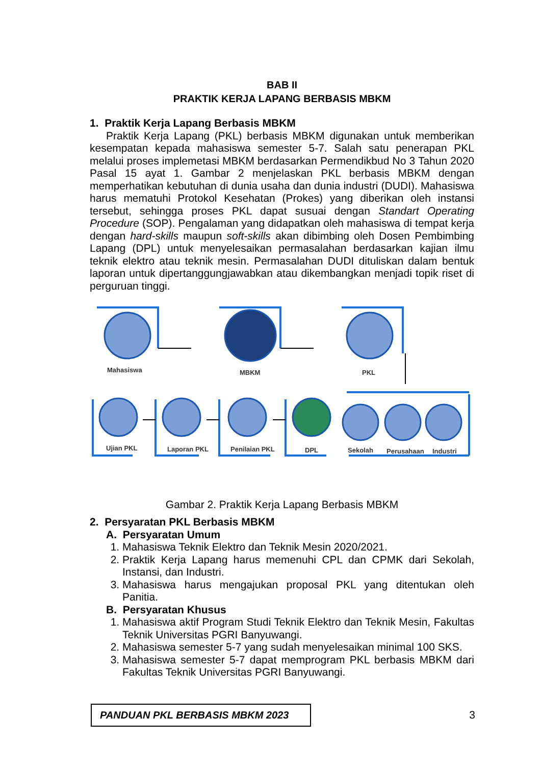BAB II
PRAKTIK KERJA LAPANG BERBASIS MBKM
1. Praktik Kerja Lapang Berbasis MBKM
Praktik Kerja Lapang (PKL) berbasis MBKM digunakan untuk memberikan kesempatan kepada mahasiswa semester 5-7. Salah satu penerapan PKL melalui proses implemetasi MBKM berdasarkan Permendikbud No 3 Tahun 2020 Pasal 15 ayat 1. Gambar 2 menjelaskan PKL berbasis MBKM dengan memperhatikan kebutuhan di dunia usaha dan dunia industri (DUDI). Mahasiswa harus mematuhi Protokol Kesehatan (Prokes) yang diberikan oleh instansi tersebut, sehingga proses PKL dapat susuai dengan Standart Operating Procedure (SOP). Pengalaman yang didapatkan oleh mahasiswa di tempat kerja dengan hard-skills maupun soft-skills akan dibimbing oleh Dosen Pembimbing Lapang (DPL) untuk menyelesaikan permasalahan berdasarkan kajian ilmu teknik elektro atau teknik mesin. Permasalahan DUDI dituliskan dalam bentuk laporan untuk dipertanggungjawabkan atau dikembangkan menjadi topik riset di perguruan tinggi.
Mahasiswa
MBKM
PKL
Ujian PKL
Laporan PKL
Penilaian PKL
DPL
Sekolah
Perusahaan
Industri
Gambar 2. Praktik Kerja Lapang Berbasis MBKM
2. Persyaratan PKL Berbasis MBKM
A. Persyaratan Umum
1. Mahasiswa Teknik Elektro dan Teknik Mesin 2020/2021.
2. Praktik Kerja Lapang harus memenuhi CPL dan CPMK dari Sekolah, Instansi, dan Industri.
3. Mahasiswa harus mengajukan proposal PKL yang ditentukan oleh Panitia.
B. Persyaratan Khusus
1. Mahasiswa aktif Program Studi Teknik Elektro dan Teknik Mesin, Fakultas Teknik Universitas PGRI Banyuwangi.
2. Mahasiswa semester 5-7 yang sudah menyelesaikan minimal 100 SKS.
3. Mahasiswa semester 5-7 dapat memprogram PKL berbasis MBKM dari Fakultas Teknik Universitas PGRI Banyuwangi.
PANDUAN PKL BERBASIS MBKM 2023
3